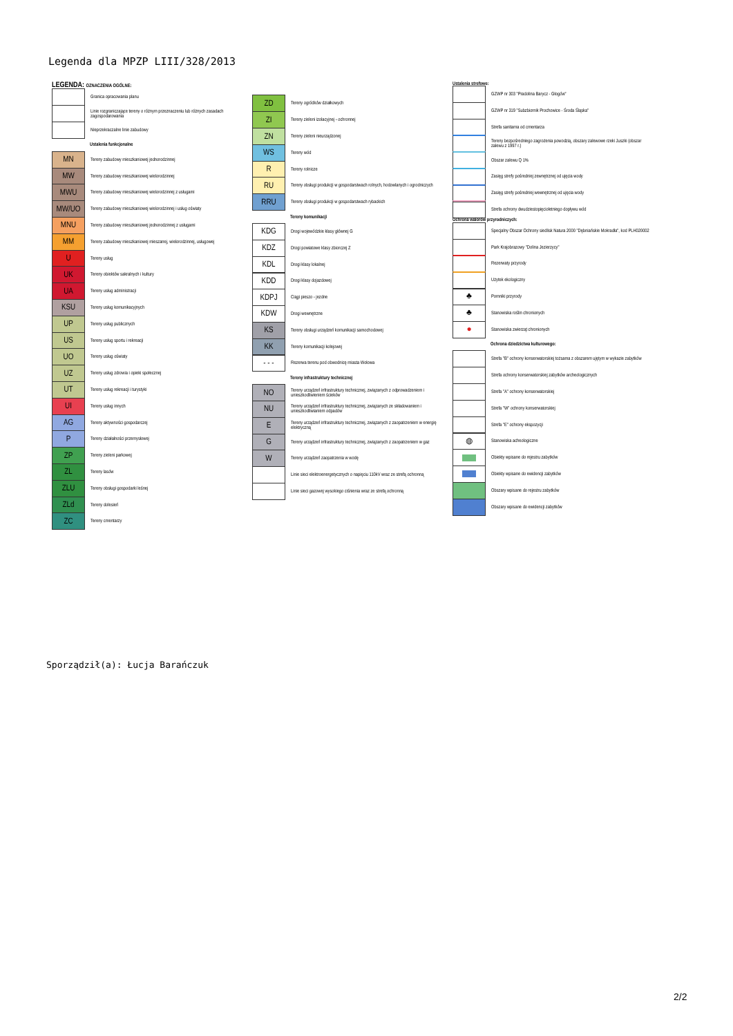Legenda dla MPZP LIII/328/2013
LEGENDA: OZNACZENIA OGÓLNE:
Granica opracowania planu
Linie rozgraniczające tereny o różnym przeznaczeniu lub różnych zasadach zagospodarowania
Nieprzekraczalne linie zabudowy
Ustalenia funkcjonalne
MN
Tereny zabudowy mieszkaniowej jednorodzinnej
MW
Tereny zabudowy mieszkaniowej wielorodzinnej
MWU
Tereny zabudowy mieszkaniowej wielorodzinnej z usługami
MW/UO
Tereny zabudowy mieszkaniowej wielorodzinnej i usług oświaty
MNU
Tereny zabudowy mieszkaniowej jednorodzinnej z usługami
MM
Tereny zabudowy mieszkaniowej mieszanej, wielorodzinnej, usługowej
U
Tereny usług
UK
Tereny obiektów sakralnych i kultury
UA
Tereny usług administracji
KSU
Tereny usług komunikacyjnych
UP
Tereny usług publicznych
US
Tereny usług sportu i rekreacji
UO
Tereny usług oświaty
UZ
Tereny usług zdrowia i opieki społecznej
UT
Tereny usług rekreacji i turystyki
UI
Tereny usług innych
AG
Tereny aktywności gospodarczej
P
Tereny działalności przemysłowej
ZP
Tereny zieleni parkowej
ZL
Tereny lasów
ZLU
Tereny obsługi gospodarki leśnej
ZLd
Tereny dolesień
ZC
Tereny cmentarzy
ZD
Tereny ogródków działkowych
ZI
Tereny zieleni izolacyjnej - ochronnej
ZN
Tereny zieleni nieurządzonej
WS
Tereny wód
R
Tereny rolnicze
RU
Tereny obsługi produkcji w gospodarstwach rolnych, hodowlanych i ogrodniczych
RRU
Tereny obsługi produkcji w gospodarstwach rybackich
Tereny komunikacji
KDG
Drogi wojewódzkie klasy głównej G
KDZ
Drogi powiatowe klasy zbiorczej Z
KDL
Drogi klasy lokalnej
KDD
Drogi klasy dojazdowej
KDPJ
Ciągi pieszo - jezdne
KDW
Drogi wewnętrzne
KS
Tereny obsługi urządzeń komunikacji samochodowej
KK
Tereny komunikacji kolejowej
- - -
Rezerwa terenu pod obwodnicę miasta Wołowa
Tereny infrastruktury technicznej
NO
Tereny urządzeń infrastruktury technicznej, związanych z odprowadzeniem i unieszkodliwieniem ścieków
NU
Tereny urządzeń infrastruktury technicznej, związanych ze składowaniem i unieszkodliwianiem odpadów
E
Tereny urządzeń infrastruktury technicznej, związanych z zaopatrzeniem w energię elektryczną
G
Tereny urządzeń infrastruktury technicznej, związanych z zaopatrzeniem w gaz
W
Tereny urządzeń zaopatrzenia w wodę
Linie sieci elektroenergetycznych o napięciu 110kV wraz ze strefą ochronną
Linie sieci gazowej wysokiego ciśnienia wraz ze strefą ochronną
Ustalenia strefowe:
GZWP nr 303 "Pradolina Barycz - Głogów"
GZWP nr 319 "Subzbiornik Prochowice - Środa Śląska"
Strefa sanitarna od cmentarza
Tereny bezpośredniego zagrożenia powodzią, obszary zalewowe rzeki Juszki (obszar zalewu z 1997 r.)
Obszar zalewu Q 1%
Zasięg strefy pośredniej zewnętrznej od ujęcia wody
Zasięg strefy pośredniej wewnętrznej od ujęcia wody
Strefa ochrony dwudziestopięcioletniego dopływu wód
Ochrona walorów przyrodniczych:
Specjalny Obszar Ochrony siedlisk Natura 2000 "Dębniańskie Mokradła", kod PLH020002
Park Krajobrazowy "Dolina Jezierzycy"
Rezerwaty przyrody
Użytek ekologiczny
♣
Pomniki przyrody
♣
Stanowiska roślin chronionych
●
Stanowiska zwierząt chronionych
Ochrona dziedzictwa kulturowego:
Strefa "B" ochrony konserwatorskiej tożsama z obszarem ujętym w wykazie zabytków
Strefa ochrony konserwatorskiej zabytków archeologicznych
Strefa "A" ochrony konserwatorskiej
Strefa "W" ochrony konserwatorskiej
Strefa "E" ochrony ekspozycji
◍
Stanowiska acheologiczne
Obiekty wpisane do rejestru zabytków
Obiekty wpisane do ewidencji zabytków
Obszary wpisane do rejestru zabytków
Obszary wpisane do ewidencji zabytków
Sporządził(a): Łucja Barańczuk
2/2